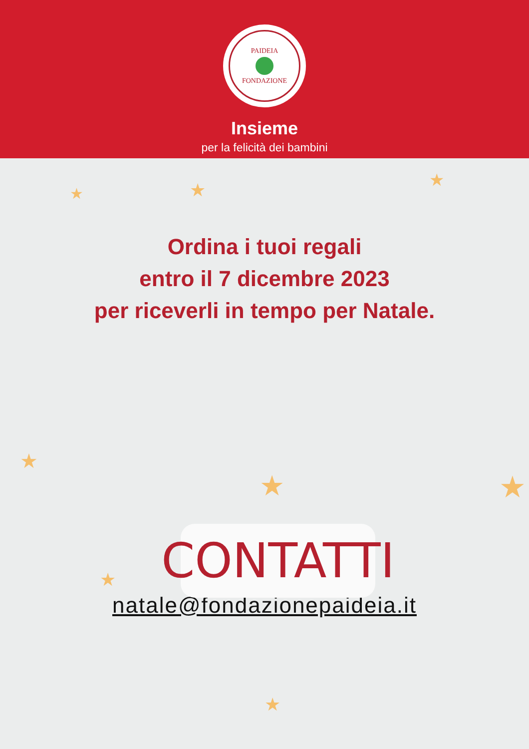PAIDEIA
FONDAZIONE
Insieme
per la felicità dei bambini
★ ★ ★
★
★ ★
★
★
Ordina i tuoi regali
entro il 7 dicembre 2023
per riceverli in tempo per Natale.
CONTATTI
natale@fondazionepaideia.it